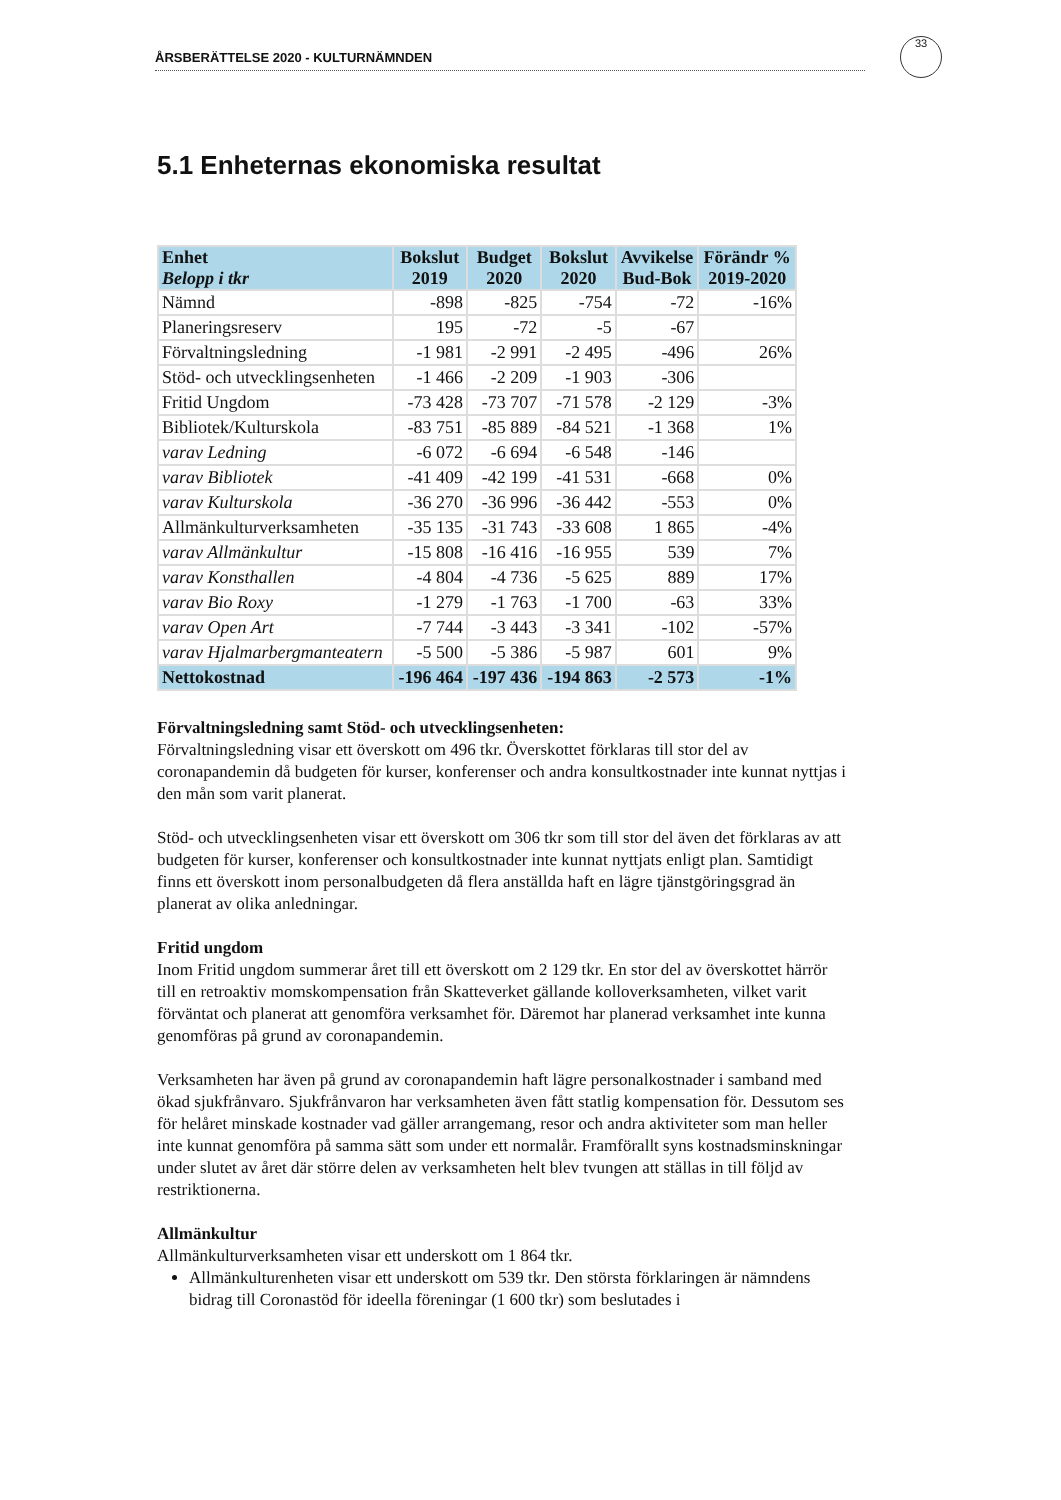ÅRSBERÄTTELSE 2020 - KULTURNÄMNDEN
33
5.1 Enheternas ekonomiska resultat
| Enhet Belopp i tkr | Bokslut 2019 | Budget 2020 | Bokslut 2020 | Avvikelse Bud-Bok | Förändr % 2019-2020 |
| --- | --- | --- | --- | --- | --- |
| Nämnd | -898 | -825 | -754 | -72 | -16% |
| Planeringsreserv | 195 | -72 | -5 | -67 | |
| Förvaltningsledning | -1 981 | -2 991 | -2 495 | -496 | 26% |
| Stöd- och utvecklingsenheten | -1 466 | -2 209 | -1 903 | -306 | |
| Fritid Ungdom | -73 428 | -73 707 | -71 578 | -2 129 | -3% |
| Bibliotek/Kulturskola | -83 751 | -85 889 | -84 521 | -1 368 | 1% |
| varav Ledning | -6 072 | -6 694 | -6 548 | -146 | |
| varav Bibliotek | -41 409 | -42 199 | -41 531 | -668 | 0% |
| varav Kulturskola | -36 270 | -36 996 | -36 442 | -553 | 0% |
| Allmänkulturverksamheten | -35 135 | -31 743 | -33 608 | 1 865 | -4% |
| varav Allmänkultur | -15 808 | -16 416 | -16 955 | 539 | 7% |
| varav Konsthallen | -4 804 | -4 736 | -5 625 | 889 | 17% |
| varav Bio Roxy | -1 279 | -1 763 | -1 700 | -63 | 33% |
| varav Open Art | -7 744 | -3 443 | -3 341 | -102 | -57% |
| varav Hjalmarbergmanteatern | -5 500 | -5 386 | -5 987 | 601 | 9% |
| Nettokostnad | -196 464 | -197 436 | -194 863 | -2 573 | -1% |
Förvaltningsledning samt Stöd- och utvecklingsenheten:
Förvaltningsledning visar ett överskott om 496 tkr. Överskottet förklaras till stor del av coronapandemin då budgeten för kurser, konferenser och andra konsultkostnader inte kunnat nyttjas i den mån som varit planerat.
Stöd- och utvecklingsenheten visar ett överskott om 306 tkr som till stor del även det förklaras av att budgeten för kurser, konferenser och konsultkostnader inte kunnat nyttjats enligt plan. Samtidigt finns ett överskott inom personalbudgeten då flera anställda haft en lägre tjänstgöringsgrad än planerat av olika anledningar.
Fritid ungdom
Inom Fritid ungdom summerar året till ett överskott om 2 129 tkr. En stor del av överskottet härrör till en retroaktiv momskompensation från Skatteverket gällande kolloverksamheten, vilket varit förväntat och planerat att genomföra verksamhet för. Däremot har planerad verksamhet inte kunna genomföras på grund av coronapandemin.
Verksamheten har även på grund av coronapandemin haft lägre personalkostnader i samband med ökad sjukfrånvaro. Sjukfrånvaron har verksamheten även fått statlig kompensation för. Dessutom ses för helåret minskade kostnader vad gäller arrangemang, resor och andra aktiviteter som man heller inte kunnat genomföra på samma sätt som under ett normalår. Framförallt syns kostnadsminskningar under slutet av året där större delen av verksamheten helt blev tvungen att ställas in till följd av restriktionerna.
Allmänkultur
Allmänkulturverksamheten visar ett underskott om 1 864 tkr.
Allmänkulturenheten visar ett underskott om 539 tkr. Den största förklaringen är nämndens bidrag till Coronastöd för ideella föreningar (1 600 tkr) som beslutades i